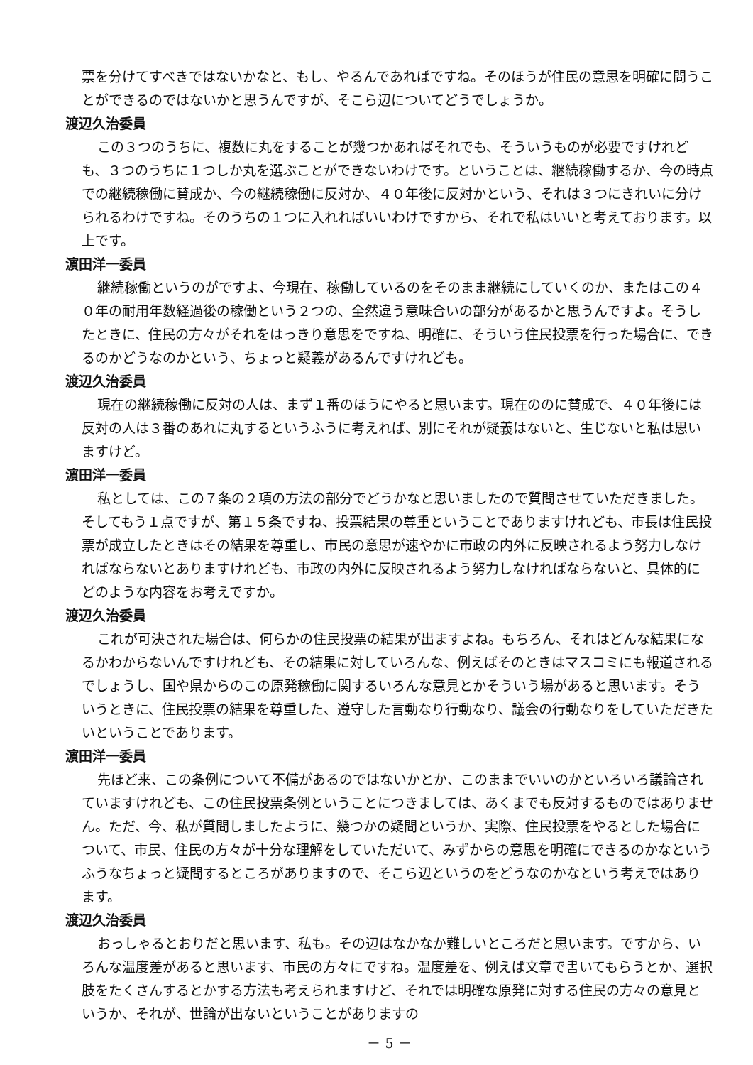票を分けてすべきではないかなと、もし、やるんであればですね。そのほうが住民の意思を明確に問うことができるのではないかと思うんですが、そこら辺についてどうでしょうか。
渡辺久治委員
この３つのうちに、複数に丸をすることが幾つかあればそれでも、そういうものが必要ですけれども、３つのうちに１つしか丸を選ぶことができないわけです。ということは、継続稼働するか、今の時点での継続稼働に賛成か、今の継続稼働に反対か、４０年後に反対かという、それは３つにきれいに分けられるわけですね。そのうちの１つに入れればいいわけですから、それで私はいいと考えております。以上です。
濵田洋一委員
継続稼働というのがですよ、今現在、稼働しているのをそのまま継続にしていくのか、またはこの４０年の耐用年数経過後の稼働という２つの、全然違う意味合いの部分があるかと思うんですよ。そうしたときに、住民の方々がそれをはっきり意思をですね、明確に、そういう住民投票を行った場合に、できるのかどうなのかという、ちょっと疑義があるんですけれども。
渡辺久治委員
現在の継続稼働に反対の人は、まず１番のほうにやると思います。現在ののに賛成で、４０年後には反対の人は３番のあれに丸するというふうに考えれば、別にそれが疑義はないと、生じないと私は思いますけど。
濵田洋一委員
私としては、この７条の２項の方法の部分でどうかなと思いましたので質問させていただきました。そしてもう１点ですが、第１５条ですね、投票結果の尊重ということでありますけれども、市長は住民投票が成立したときはその結果を尊重し、市民の意思が速やかに市政の内外に反映されるよう努力しなければならないとありますけれども、市政の内外に反映されるよう努力しなければならないと、具体的にどのような内容をお考えですか。
渡辺久治委員
これが可決された場合は、何らかの住民投票の結果が出ますよね。もちろん、それはどんな結果になるかわからないんですけれども、その結果に対していろんな、例えばそのときはマスコミにも報道されるでしょうし、国や県からのこの原発稼働に関するいろんな意見とかそういう場があると思います。そういうときに、住民投票の結果を尊重した、遵守した言動なり行動なり、議会の行動なりをしていただきたいということであります。
濵田洋一委員
先ほど来、この条例について不備があるのではないかとか、このままでいいのかといろいろ議論されていますけれども、この住民投票条例ということにつきましては、あくまでも反対するものではありません。ただ、今、私が質問しましたように、幾つかの疑問というか、実際、住民投票をやるとした場合について、市民、住民の方々が十分な理解をしていただいて、みずからの意思を明確にできるのかなというふうなちょっと疑問するところがありますので、そこら辺というのをどうなのかなという考えではあります。
渡辺久治委員
おっしゃるとおりだと思います、私も。その辺はなかなか難しいところだと思います。ですから、いろんな温度差があると思います、市民の方々にですね。温度差を、例えば文章で書いてもらうとか、選択肢をたくさんするとかする方法も考えられますけど、それでは明確な原発に対する住民の方々の意見というか、それが、世論が出ないということがありますの
－ 5 －